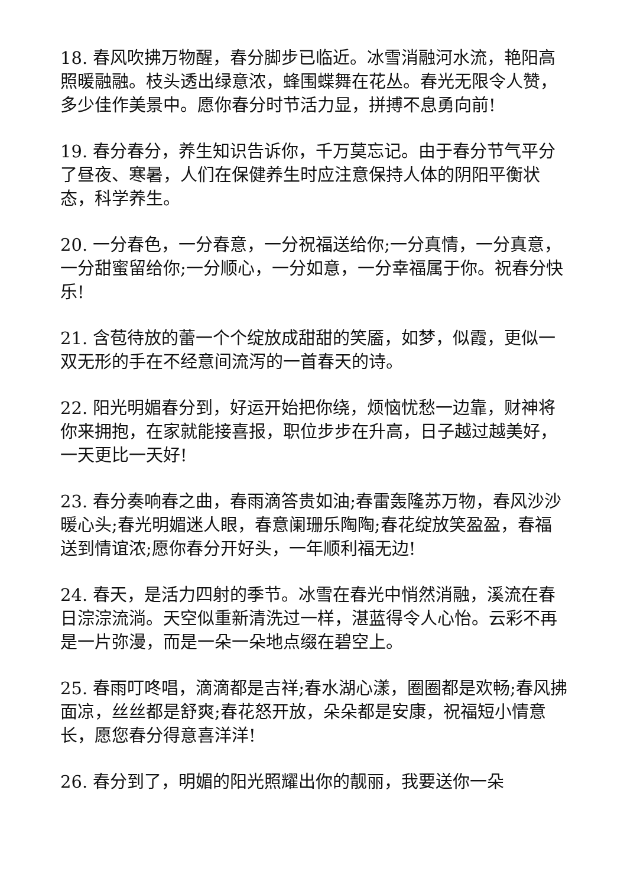18. 春风吹拂万物醒，春分脚步已临近。冰雪消融河水流，艳阳高照暖融融。枝头透出绿意浓，蜂围蝶舞在花丛。春光无限令人赞，多少佳作美景中。愿你春分时节活力显，拼搏不息勇向前!
19. 春分春分，养生知识告诉你，千万莫忘记。由于春分节气平分了昼夜、寒暑，人们在保健养生时应注意保持人体的阴阳平衡状态，科学养生。
20. 一分春色，一分春意，一分祝福送给你;一分真情，一分真意，一分甜蜜留给你;一分顺心，一分如意，一分幸福属于你。祝春分快乐!
21. 含苞待放的蕾一个个绽放成甜甜的笑靥，如梦，似霞，更似一双无形的手在不经意间流泻的一首春天的诗。
22. 阳光明媚春分到，好运开始把你绕，烦恼忧愁一边靠，财神将你来拥抱，在家就能接喜报，职位步步在升高，日子越过越美好，一天更比一天好!
23. 春分奏响春之曲，春雨滴答贵如油;春雷轰隆苏万物，春风沙沙暖心头;春光明媚迷人眼，春意阑珊乐陶陶;春花绽放笑盈盈，春福送到情谊浓;愿你春分开好头，一年顺利福无边!
24. 春天，是活力四射的季节。冰雪在春光中悄然消融，溪流在春日淙淙流淌。天空似重新清洗过一样，湛蓝得令人心怡。云彩不再是一片弥漫，而是一朵一朵地点缀在碧空上。
25. 春雨叮咚唱，滴滴都是吉祥;春水湖心漾，圈圈都是欢畅;春风拂面凉，丝丝都是舒爽;春花怒开放，朵朵都是安康，祝福短小情意长，愿您春分得意喜洋洋!
26. 春分到了，明媚的阳光照耀出你的靓丽，我要送你一朵